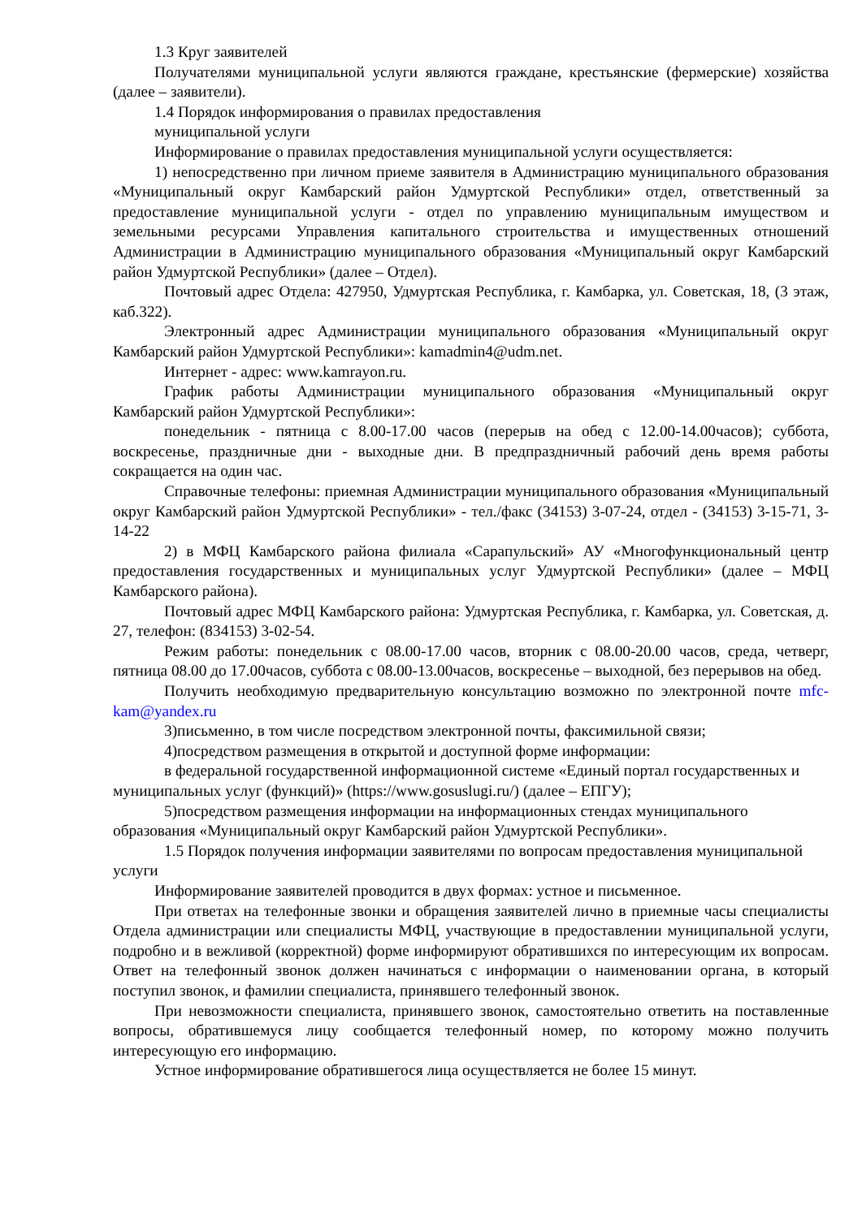1.3 Круг заявителей
Получателями муниципальной услуги являются граждане, крестьянские (фермерские) хозяйства (далее – заявители).
1.4 Порядок информирования о правилах предоставления
муниципальной услуги
Информирование о правилах предоставления муниципальной услуги осуществляется:
1) непосредственно при личном приеме заявителя в Администрацию муниципального образования «Муниципальный округ Камбарский район Удмуртской Республики» отдел, ответственный за предоставление муниципальной услуги - отдел по управлению муниципальным имуществом и земельными ресурсами Управления капитального строительства и имущественных отношений Администрации в Администрацию муниципального образования «Муниципальный округ Камбарский район Удмуртской Республики» (далее – Отдел).
Почтовый адрес Отдела: 427950, Удмуртская Республика, г. Камбарка, ул. Советская, 18, (3 этаж, каб.322).
Электронный адрес Администрации муниципального образования «Муниципальный округ Камбарский район Удмуртской Республики»: kamadmin4@udm.net.
Интернет - адрес: www.kamrayon.ru.
График работы Администрации муниципального образования «Муниципальный округ Камбарский район Удмуртской Республики»:
понедельник - пятница с 8.00-17.00 часов (перерыв на обед с 12.00-14.00часов); суббота, воскресенье, праздничные дни - выходные дни. В предпраздничный рабочий день время работы сокращается на один час.
Справочные телефоны: приемная Администрации муниципального образования «Муниципальный округ Камбарский район Удмуртской Республики» - тел./факс (34153) 3-07-24, отдел - (34153) 3-15-71, 3-14-22
2) в МФЦ Камбарского района филиала «Сарапульский» АУ «Многофункциональный центр предоставления государственных и муниципальных услуг Удмуртской Республики» (далее – МФЦ Камбарского района).
Почтовый адрес МФЦ Камбарского района: Удмуртская Республика, г. Камбарка, ул. Советская, д. 27, телефон: (834153) 3-02-54.
Режим работы: понедельник с 08.00-17.00 часов, вторник с 08.00-20.00 часов, среда, четверг, пятница 08.00 до 17.00часов, суббота с 08.00-13.00часов, воскресенье – выходной, без перерывов на обед.
Получить необходимую предварительную консультацию возможно по электронной почте mfc-kam@yandex.ru
3)письменно, в том числе посредством электронной почты, факсимильной связи;
4)посредством размещения в открытой и доступной форме информации:
в федеральной государственной информационной системе «Единый портал государственных и муниципальных услуг (функций)» (https://www.gosuslugi.ru/) (далее – ЕПГУ);
5)посредством размещения информации на информационных стендах муниципального образования «Муниципальный округ Камбарский район Удмуртской Республики».
1.5 Порядок получения информации заявителями по вопросам предоставления муниципальной услуги
Информирование заявителей проводится в двух формах: устное и письменное.
При ответах на телефонные звонки и обращения заявителей лично в приемные часы специалисты Отдела администрации или специалисты МФЦ, участвующие в предоставлении муниципальной услуги, подробно и в вежливой (корректной) форме информируют обратившихся по интересующим их вопросам. Ответ на телефонный звонок должен начинаться с информации о наименовании органа, в который поступил звонок, и фамилии специалиста, принявшего телефонный звонок.
При невозможности специалиста, принявшего звонок, самостоятельно ответить на поставленные вопросы, обратившемуся лицу сообщается телефонный номер, по которому можно получить интересующую его информацию.
Устное информирование обратившегося лица осуществляется не более 15 минут.